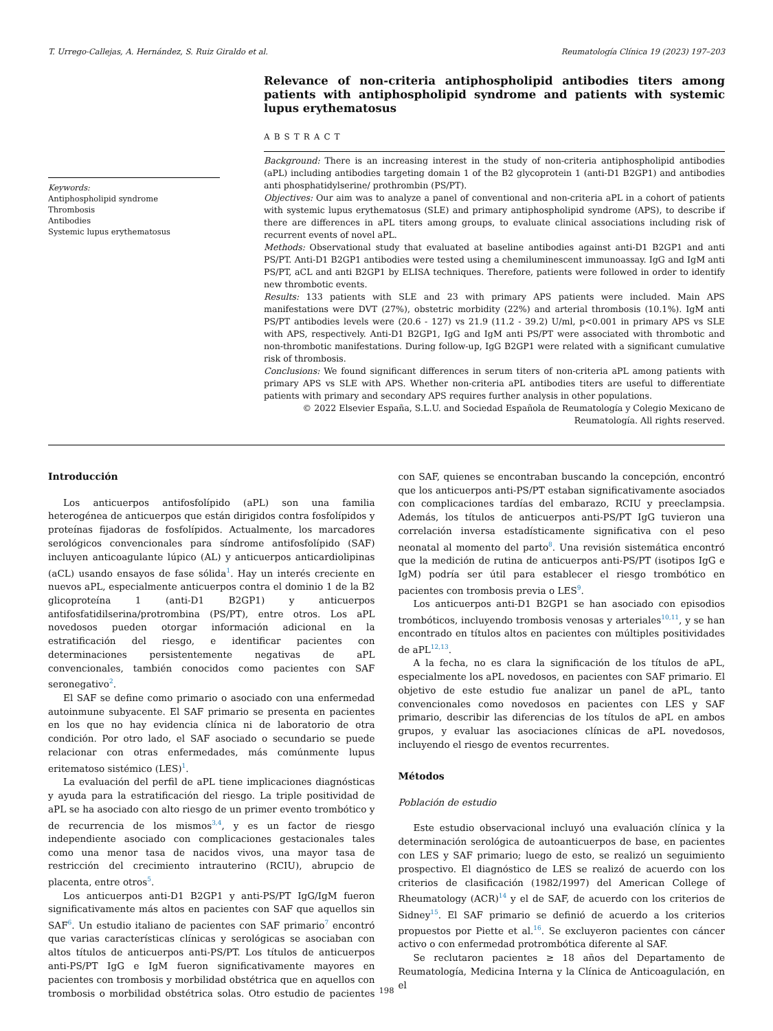T. Urrego-Callejas, A. Hernández, S. Ruiz Giraldo et al. Reumatología Clínica 19 (2023) 197–203
Keywords:
Antiphospholipid syndrome
Thrombosis
Antibodies
Systemic lupus erythematosus
Relevance of non-criteria antiphospholipid antibodies titers among patients with antiphospholipid syndrome and patients with systemic lupus erythematosus
ABSTRACT
Background: There is an increasing interest in the study of non-criteria antiphospholipid antibodies (aPL) including antibodies targeting domain 1 of the B2 glycoprotein 1 (anti-D1 B2GP1) and antibodies anti phosphatidylserine/ prothrombin (PS/PT).
Objectives: Our aim was to analyze a panel of conventional and non-criteria aPL in a cohort of patients with systemic lupus erythematosus (SLE) and primary antiphospholipid syndrome (APS), to describe if there are differences in aPL titers among groups, to evaluate clinical associations including risk of recurrent events of novel aPL.
Methods: Observational study that evaluated at baseline antibodies against anti-D1 B2GP1 and anti PS/PT. Anti-D1 B2GP1 antibodies were tested using a chemiluminescent immunoassay. IgG and IgM anti PS/PT, aCL and anti B2GP1 by ELISA techniques. Therefore, patients were followed in order to identify new thrombotic events.
Results: 133 patients with SLE and 23 with primary APS patients were included. Main APS manifestations were DVT (27%), obstetric morbidity (22%) and arterial thrombosis (10.1%). IgM anti PS/PT antibodies levels were (20.6 - 127) vs 21.9 (11.2 - 39.2) U/ml, p<0.001 in primary APS vs SLE with APS, respectively. Anti-D1 B2GP1, IgG and IgM anti PS/PT were associated with thrombotic and non-thrombotic manifestations. During follow-up, IgG B2GP1 were related with a significant cumulative risk of thrombosis.
Conclusions: We found significant differences in serum titers of non-criteria aPL among patients with primary APS vs SLE with APS. Whether non-criteria aPL antibodies titers are useful to differentiate patients with primary and secondary APS requires further analysis in other populations.
© 2022 Elsevier España, S.L.U. and Sociedad Española de Reumatología y Colegio Mexicano de Reumatología. All rights reserved.
Introducción
Los anticuerpos antifosfolípido (aPL) son una familia heterogénea de anticuerpos que están dirigidos contra fosfolípidos y proteínas fijadoras de fosfolípidos. Actualmente, los marcadores serológicos convencionales para síndrome antifosfolípido (SAF) incluyen anticoagulante lúpico (AL) y anticuerpos anticardiolipinas (aCL) usando ensayos de fase sólida<sup>1</sup>. Hay un interés creciente en nuevos aPL, especialmente anticuerpos contra el dominio 1 de la B2 glicoproteína 1 (anti-D1 B2GP1) y anticuerpos antifosfatidilserina/protrombina (PS/PT), entre otros. Los aPL novedosos pueden otorgar información adicional en la estratificación del riesgo, e identificar pacientes con determinaciones persistentemente negativas de aPL convencionales, también conocidos como pacientes con SAF seronegativo<sup>2</sup>.
El SAF se define como primario o asociado con una enfermedad autoinmune subyacente. El SAF primario se presenta en pacientes en los que no hay evidencia clínica ni de laboratorio de otra condición. Por otro lado, el SAF asociado o secundario se puede relacionar con otras enfermedades, más comúnmente lupus eritematoso sistémico (LES)<sup>1</sup>.
La evaluación del perfil de aPL tiene implicaciones diagnósticas y ayuda para la estratificación del riesgo. La triple positividad de aPL se ha asociado con alto riesgo de un primer evento trombótico y de recurrencia de los mismos<sup>3,4</sup>, y es un factor de riesgo independiente asociado con complicaciones gestacionales tales como una menor tasa de nacidos vivos, una mayor tasa de restricción del crecimiento intrauterino (RCIU), abrupcio de placenta, entre otros<sup>5</sup>.
Los anticuerpos anti-D1 B2GP1 y anti-PS/PT IgG/IgM fueron significativamente más altos en pacientes con SAF que aquellos sin SAF<sup>6</sup>. Un estudio italiano de pacientes con SAF primario<sup>7</sup> encontró que varias características clínicas y serológicas se asociaban con altos títulos de anticuerpos anti-PS/PT. Los títulos de anticuerpos anti-PS/PT IgG e IgM fueron significativamente mayores en pacientes con trombosis y morbilidad obstétrica que en aquellos con trombosis o morbilidad obstétrica solas. Otro estudio de pacientes con SAF, quienes se encontraban buscando la concepción, encontró que los anticuerpos anti-PS/PT estaban significativamente asociados con complicaciones tardías del embarazo, RCIU y preeclampsia. Además, los títulos de anticuerpos anti-PS/PT IgG tuvieron una correlación inversa estadísticamente significativa con el peso neonatal al momento del parto<sup>8</sup>. Una revisión sistemática encontró que la medición de rutina de anticuerpos anti-PS/PT (isotipos IgG e IgM) podría ser útil para establecer el riesgo trombótico en pacientes con trombosis previa o LES<sup>9</sup>.
Los anticuerpos anti-D1 B2GP1 se han asociado con episodios trombóticos, incluyendo trombosis venosas y arteriales<sup>10,11</sup>, y se han encontrado en títulos altos en pacientes con múltiples positividades de aPL<sup>12,13</sup>.
A la fecha, no es clara la significación de los títulos de aPL, especialmente los aPL novedosos, en pacientes con SAF primario. El objetivo de este estudio fue analizar un panel de aPL, tanto convencionales como novedosos en pacientes con LES y SAF primario, describir las diferencias de los títulos de aPL en ambos grupos, y evaluar las asociaciones clínicas de aPL novedosos, incluyendo el riesgo de eventos recurrentes.
Métodos
Población de estudio
Este estudio observacional incluyó una evaluación clínica y la determinación serológica de autoanticuerpos de base, en pacientes con LES y SAF primario; luego de esto, se realizó un seguimiento prospectivo. El diagnóstico de LES se realizó de acuerdo con los criterios de clasificación (1982/1997) del American College of Rheumatology (ACR)<sup>14</sup> y el de SAF, de acuerdo con los criterios de Sidney<sup>15</sup>. El SAF primario se definió de acuerdo a los criterios propuestos por Piette et al.<sup>16</sup>. Se excluyeron pacientes con cáncer activo o con enfermedad protrombótica diferente al SAF.
Se reclutaron pacientes ≥ 18 años del Departamento de Reumatología, Medicina Interna y la Clínica de Anticoagulación, en el
198